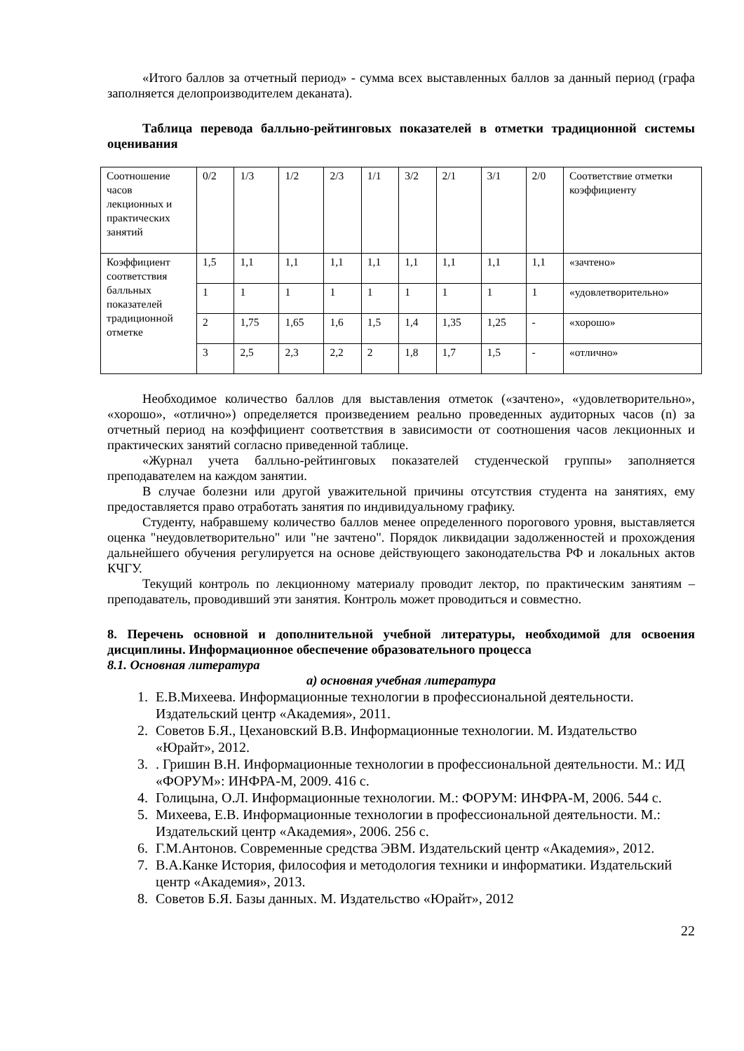«Итого баллов за отчетный период» - сумма всех выставленных баллов за данный период (графа заполняется делопроизводителем деканата).
Таблица перевода балльно-рейтинговых показателей в отметки традиционной системы оценивания
| Соотношение часов лекционных и практических занятий | 0/2 | 1/3 | 1/2 | 2/3 | 1/1 | 3/2 | 2/1 | 3/1 | 2/0 | Соответствие отметки коэффициенту |
| Коэффициент соответствия балльных показателей традиционной отметке | 1,5 | 1,1 | 1,1 | 1,1 | 1,1 | 1,1 | 1,1 | 1,1 | 1,1 | «зачтено» |
| | 1 | 1 | 1 | 1 | 1 | 1 | 1 | 1 | 1 | «удовлетворительно» |
| | 2 | 1,75 | 1,65 | 1,6 | 1,5 | 1,4 | 1,35 | 1,25 | - | «хорошо» |
| | 3 | 2,5 | 2,3 | 2,2 | 2 | 1,8 | 1,7 | 1,5 | - | «отлично» |
Необходимое количество баллов для выставления отметок («зачтено», «удовлетворительно», «хорошо», «отлично») определяется произведением реально проведенных аудиторных часов (n) за отчетный период на коэффициент соответствия в зависимости от соотношения часов лекционных и практических занятий согласно приведенной таблице.
«Журнал учета балльно-рейтинговых показателей студенческой группы» заполняется преподавателем на каждом занятии.
В случае болезни или другой уважительной причины отсутствия студента на занятиях, ему предоставляется право отработать занятия по индивидуальному графику.
Студенту, набравшему количество баллов менее определенного порогового уровня, выставляется оценка "неудовлетворительно" или "не зачтено". Порядок ликвидации задолженностей и прохождения дальнейшего обучения регулируется на основе действующего законодательства РФ и локальных актов КЧГУ.
Текущий контроль по лекционному материалу проводит лектор, по практическим занятиям – преподаватель, проводивший эти занятия. Контроль может проводиться и совместно.
8. Перечень основной и дополнительной учебной литературы, необходимой для освоения дисциплины. Информационное обеспечение образовательного процесса
8.1. Основная литература
а) основная учебная литература
1. Е.В.Михеева. Информационные технологии в профессиональной деятельности. Издательский центр «Академия», 2011.
2. Советов Б.Я., Цехановский В.В. Информационные технологии. М. Издательство «Юрайт», 2012.
3. . Гришин В.Н. Информационные технологии в профессиональной деятельности. М.: ИД «ФОРУМ»: ИНФРА-М, 2009. 416 с.
4. Голицына, О.Л. Информационные технологии. М.: ФОРУМ: ИНФРА-М, 2006. 544 с.
5. Михеева, Е.В. Информационные технологии в профессиональной деятельности. М.: Издательский центр «Академия», 2006. 256 с.
6. Г.М.Антонов. Современные средства ЭВМ. Издательский центр «Академия», 2012.
7. В.А.Канке История, философия и методология техники и информатики. Издательский
центр «Академия», 2013.
8. Советов Б.Я. Базы данных. М. Издательство «Юрайт», 2012
22